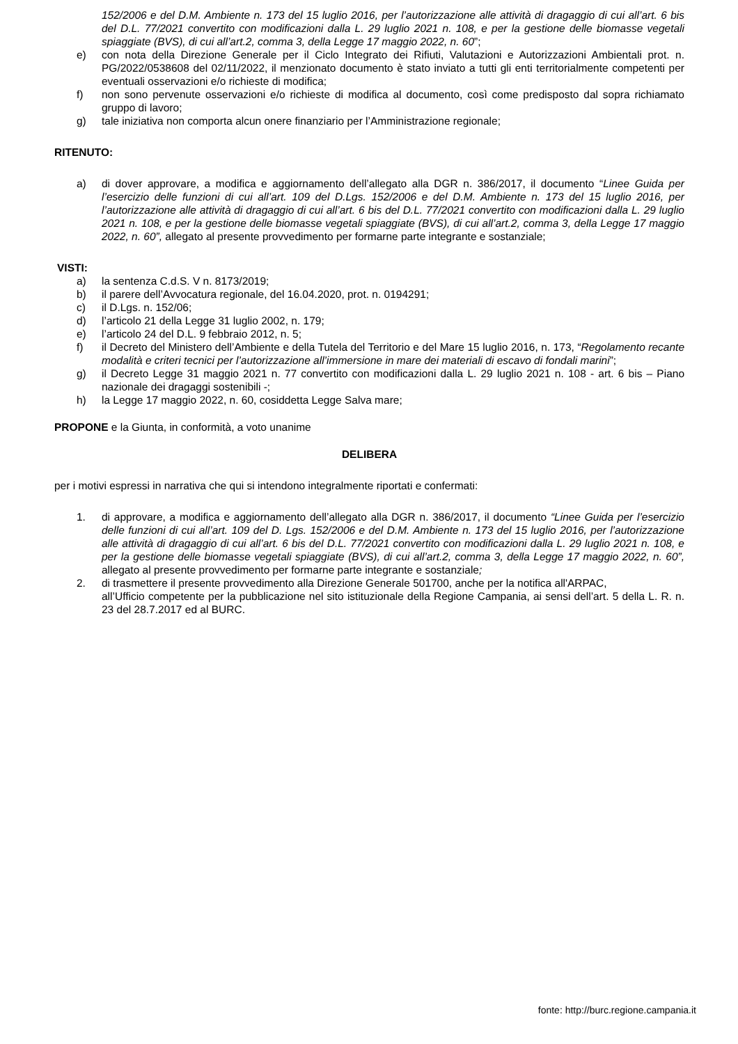152/2006 e del D.M. Ambiente n. 173 del 15 luglio 2016, per l’autorizzazione alle attività di dragaggio di cui all’art. 6 bis del D.L. 77/2021 convertito con modificazioni dalla L. 29 luglio 2021 n. 108, e per la gestione delle biomasse vegetali spiaggiate (BVS), di cui all’art.2, comma 3, della Legge 17 maggio 2022, n. 60”;
e) con nota della Direzione Generale per il Ciclo Integrato dei Rifiuti, Valutazioni e Autorizzazioni Ambientali prot. n. PG/2022/0538608 del 02/11/2022, il menzionato documento è stato inviato a tutti gli enti territorialmente competenti per eventuali osservazioni e/o richieste di modifica;
f) non sono pervenute osservazioni e/o richieste di modifica al documento, così come predisposto dal sopra richiamato gruppo di lavoro;
g) tale iniziativa non comporta alcun onere finanziario per l’Amministrazione regionale;
RITENUTO:
a) di dover approvare, a modifica e aggiornamento dell’allegato alla DGR n. 386/2017, il documento “Linee Guida per l’esercizio delle funzioni di cui all’art. 109 del D.Lgs. 152/2006 e del D.M. Ambiente n. 173 del 15 luglio 2016, per l’autorizzazione alle attività di dragaggio di cui all’art. 6 bis del D.L. 77/2021 convertito con modificazioni dalla L. 29 luglio 2021 n. 108, e per la gestione delle biomasse vegetali spiaggiate (BVS), di cui all’art.2, comma 3, della Legge 17 maggio 2022, n. 60”, allegato al presente provvedimento per formarne parte integrante e sostanziale;
VISTI:
a) la sentenza C.d.S. V n. 8173/2019;
b) il parere dell’Avvocatura regionale, del 16.04.2020, prot. n. 0194291;
c) il D.Lgs. n. 152/06;
d) l’articolo 21 della Legge 31 luglio 2002, n. 179;
e) l’articolo 24 del D.L. 9 febbraio 2012, n. 5;
f) il Decreto del Ministero dell’Ambiente e della Tutela del Territorio e del Mare 15 luglio 2016, n. 173, “Regolamento recante modalità e criteri tecnici per l’autorizzazione all’immersione in mare dei materiali di escavo di fondali marini”;
g) il Decreto Legge 31 maggio 2021 n. 77 convertito con modificazioni dalla L. 29 luglio 2021 n. 108 - art. 6 bis – Piano nazionale dei dragaggi sostenibili -;
h) la Legge 17 maggio 2022, n. 60, cosiddetta Legge Salva mare;
PROPONE e la Giunta, in conformità, a voto unanime
DELIBERA
per i motivi espressi in narrativa che qui si intendono integralmente riportati e confermati:
1. di approvare, a modifica e aggiornamento dell’allegato alla DGR n. 386/2017, il documento “Linee Guida per l’esercizio delle funzioni di cui all’art. 109 del D. Lgs. 152/2006 e del D.M. Ambiente n. 173 del 15 luglio 2016, per l’autorizzazione alle attività di dragaggio di cui all’art. 6 bis del D.L. 77/2021 convertito con modificazioni dalla L. 29 luglio 2021 n. 108, e per la gestione delle biomasse vegetali spiaggiate (BVS), di cui all’art.2, comma 3, della Legge 17 maggio 2022, n. 60”, allegato al presente provvedimento per formarne parte integrante e sostanziale;
2. di trasmettere il presente provvedimento alla Direzione Generale 501700, anche per la notifica all'ARPAC,
all’Ufficio competente per la pubblicazione nel sito istituzionale della Regione Campania, ai sensi dell’art. 5 della L. R. n. 23 del 28.7.2017 ed al BURC.
fonte: http://burc.regione.campania.it